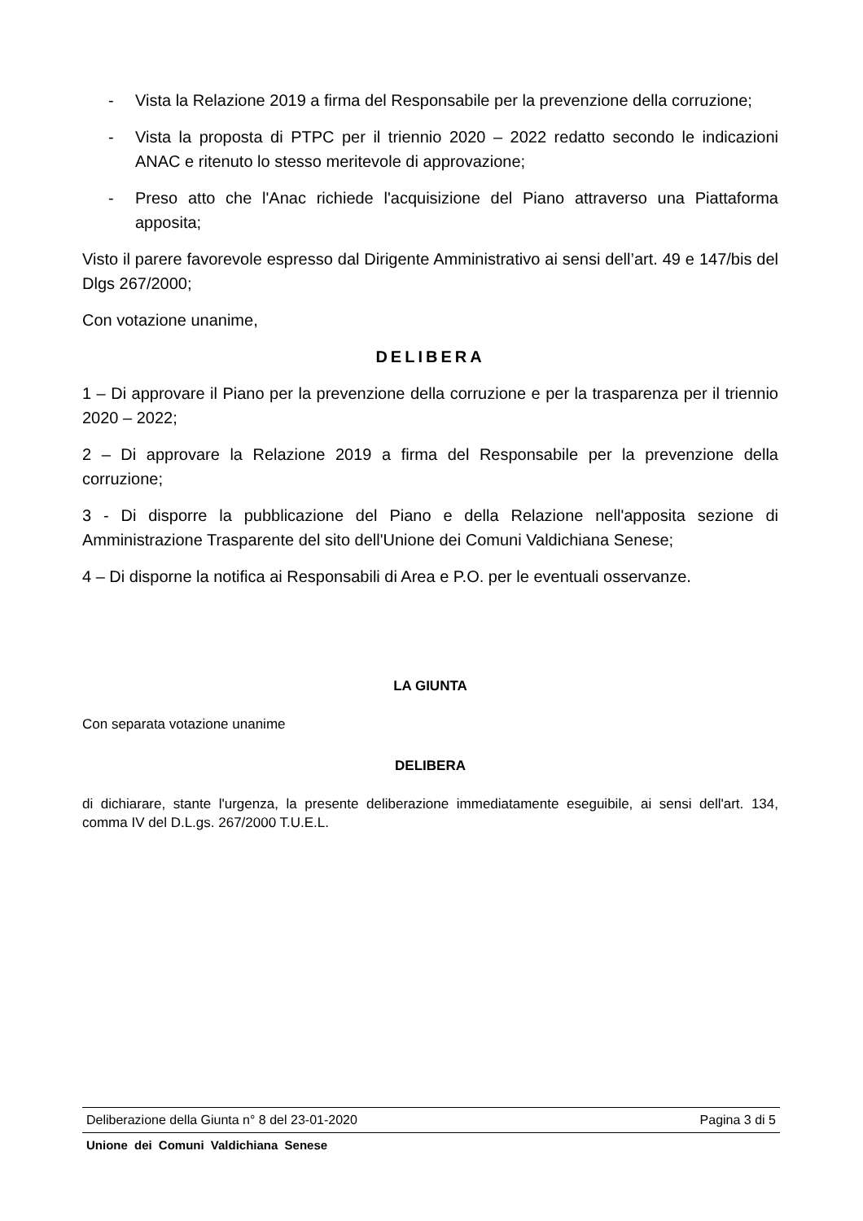- Vista la Relazione 2019 a firma del Responsabile per la prevenzione della corruzione;
- Vista la proposta di PTPC per il triennio 2020 – 2022 redatto secondo le indicazioni ANAC e ritenuto lo stesso meritevole di approvazione;
- Preso atto che l'Anac richiede l'acquisizione del Piano attraverso una Piattaforma apposita;
Visto il parere favorevole espresso dal Dirigente Amministrativo ai sensi dell’art. 49 e 147/bis del Dlgs 267/2000;
Con votazione unanime,
DELIBERA
1 – Di approvare il Piano per la prevenzione della corruzione e per la trasparenza per il triennio 2020 – 2022;
2 – Di approvare la Relazione 2019 a firma del Responsabile per la prevenzione della corruzione;
3 - Di disporre la pubblicazione del Piano e della Relazione nell'apposita sezione di Amministrazione Trasparente del sito dell'Unione dei Comuni Valdichiana Senese;
4 – Di disporne la notifica ai Responsabili di Area e P.O. per le eventuali osservanze.
LA GIUNTA
Con separata votazione unanime
DELIBERA
di dichiarare, stante l'urgenza, la presente deliberazione immediatamente eseguibile, ai sensi dell'art. 134, comma IV del D.L.gs. 267/2000 T.U.E.L.
Deliberazione della Giunta n° 8 del 23-01-2020 Pagina 3 di 5
Unione dei Comuni Valdichiana Senese